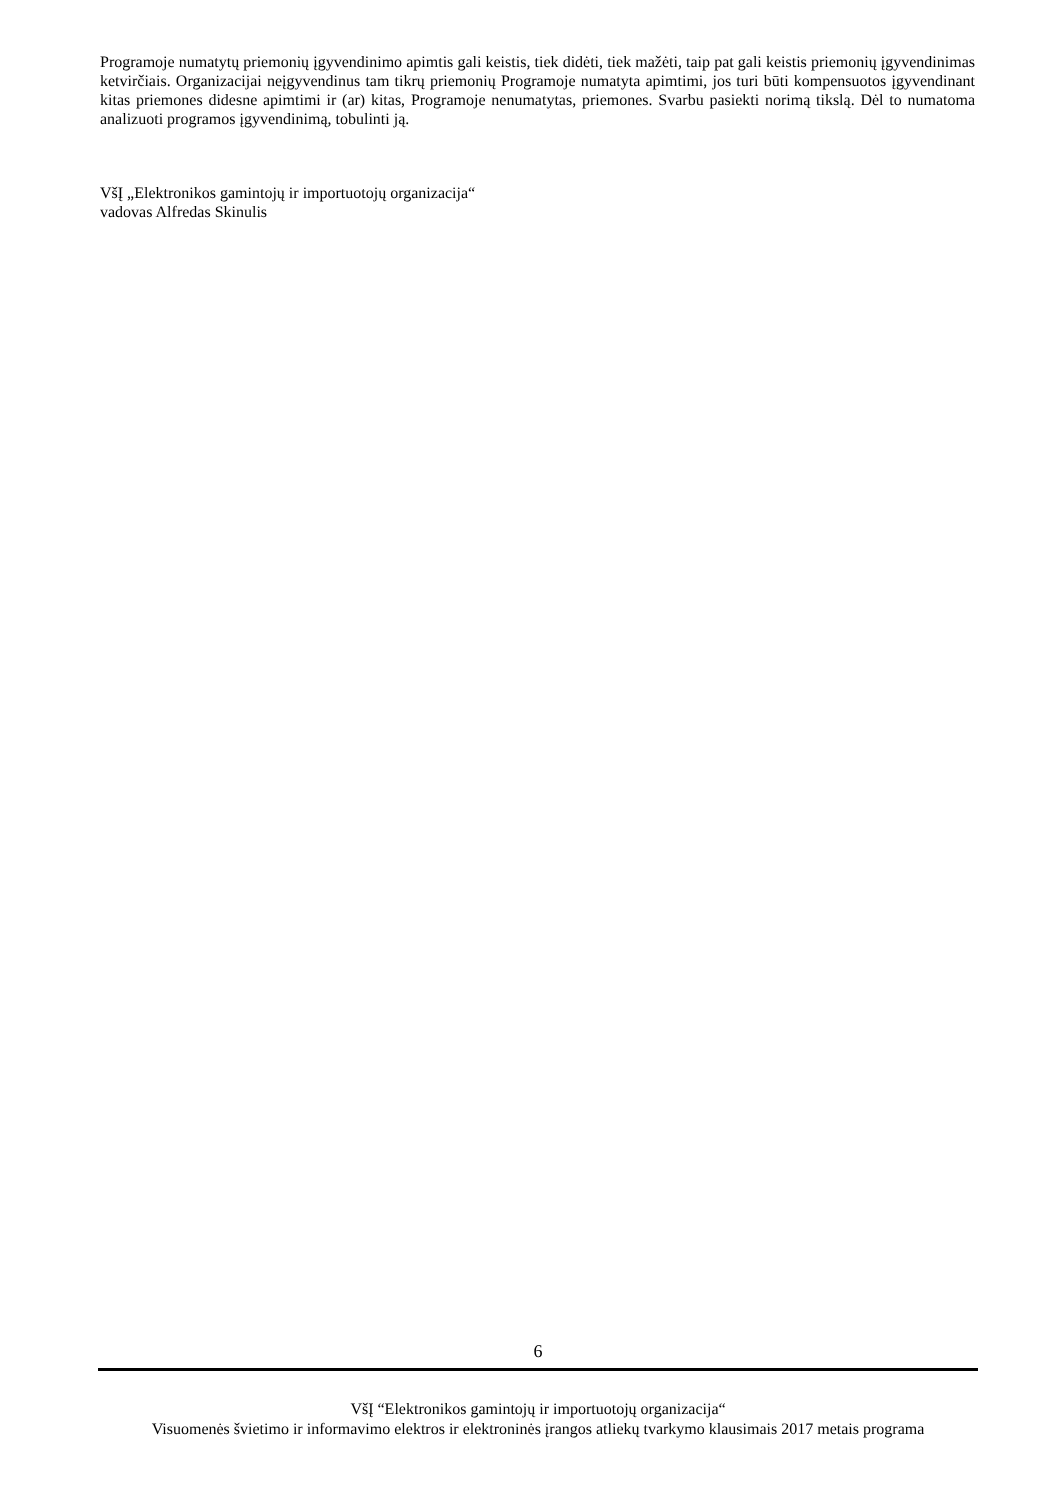Programoje numatytų priemonių įgyvendinimo apimtis gali keistis, tiek didėti, tiek mažėti, taip pat gali keistis priemonių įgyvendinimas ketvirčiais. Organizacijai neįgyvendinus tam tikrų priemonių Programoje numatyta apimtimi, jos turi būti kompensuotos įgyvendinant kitas priemones didesne apimtimi ir (ar) kitas, Programoje nenumatytas, priemones. Svarbu pasiekti norimą tikslą. Dėl to numatoma analizuoti programos įgyvendinimą, tobulinti ją.
VšĮ „Elektronikos gamintojų ir importuotojų organizacija“
vadovas Alfredas Skinulis
6
VšĮ “Elektronikos gamintojų ir importuotojų organizacija“
Visuomenės švietimo ir informavimo elektros ir elektroninės įrangos atliekų tvarkymo klausimais 2017 metais programa